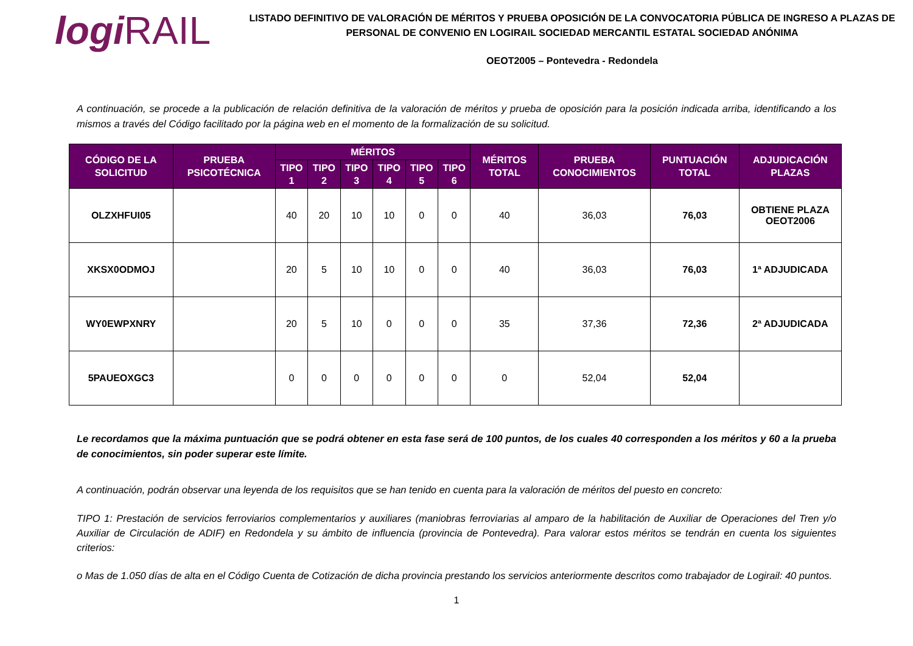logiRAIL
LISTADO DEFINITIVO DE VALORACIÓN DE MÉRITOS Y PRUEBA OPOSICIÓN DE LA CONVOCATORIA PÚBLICA DE INGRESO A PLAZAS DE PERSONAL DE CONVENIO EN LOGIRAIL SOCIEDAD MERCANTIL ESTATAL SOCIEDAD ANÓNIMA
OEOT2005 – Pontevedra - Redondela
A continuación, se procede a la publicación de relación definitiva de la valoración de méritos y prueba de oposición para la posición indicada arriba, identificando a los mismos a través del Código facilitado por la página web en el momento de la formalización de su solicitud.
| CÓDIGO DE LA SOLICITUD | PRUEBA PSICOTÉCNICA | MÉRITOS | | | | | | MÉRITOS TOTAL | PRUEBA CONOCIMIENTOS | PUNTUACIÓN TOTAL | ADJUDICACIÓN PLAZAS |
| --- | --- | --- | --- | --- | --- | --- | --- | --- | --- | --- | --- |
| | | TIPO 1 | TIPO 2 | TIPO 3 | TIPO 4 | TIPO 5 | TIPO 6 | | | | |
| OLZXHFUI05 | | 40 | 20 | 10 | 10 | 0 | 0 | 40 | 36,03 | 76,03 | OBTIENE PLAZA OEOT2006 |
| XKSX0ODMOJ | | 20 | 5 | 10 | 10 | 0 | 0 | 40 | 36,03 | 76,03 | 1ª ADJUDICADA |
| WY0EWPXNRY | | 20 | 5 | 10 | 0 | 0 | 0 | 35 | 37,36 | 72,36 | 2ª ADJUDICADA |
| 5PAUEOXGC3 | | 0 | 0 | 0 | 0 | 0 | 0 | 0 | 52,04 | 52,04 | |
Le recordamos que la máxima puntuación que se podrá obtener en esta fase será de 100 puntos, de los cuales 40 corresponden a los méritos y 60 a la prueba de conocimientos, sin poder superar este límite.
A continuación, podrán observar una leyenda de los requisitos que se han tenido en cuenta para la valoración de méritos del puesto en concreto:
TIPO 1: Prestación de servicios ferroviarios complementarios y auxiliares (maniobras ferroviarias al amparo de la habilitación de Auxiliar de Operaciones del Tren y/o Auxiliar de Circulación de ADIF) en Redondela y su ámbito de influencia (provincia de Pontevedra). Para valorar estos méritos se tendrán en cuenta los siguientes criterios:
o Mas de 1.050 días de alta en el Código Cuenta de Cotización de dicha provincia prestando los servicios anteriormente descritos como trabajador de Logirail: 40 puntos.
1